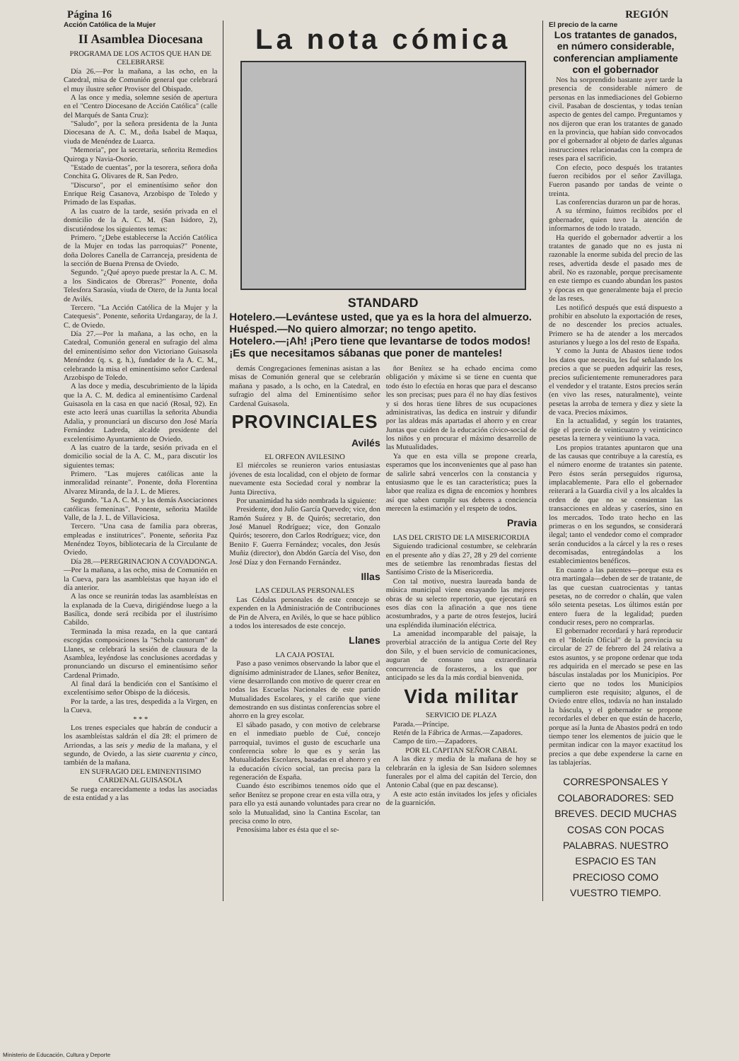Página 16 REGIÓN
Acción Católica de la Mujer
II Asamblea Diocesana
PROGRAMA DE LOS ACTOS QUE HAN DE CELEBRARSE
Día 26.—Por la mañana, a las ocho, en la Catedral, misa de Comunión general que celebrará el muy ilustre señor Provisor del Obispado.
A las once y media, solemne sesión de apertura en el "Centro Diocesano de Acción Católica" (calle del Marqués de Santa Cruz):
"Saludo", por la señora presidenta de la Junta Diocesana de A. C. M., doña Isabel de Maqua, viuda de Menéndez de Luarca.
"Memoria", por la secretaria, señorita Remedios Quiroga y Navia-Osorio.
"Estado de cuentas", por la tesorera, señora doña Conchita G. Olivares de R. San Pedro.
"Discurso", por el eminentísimo señor don Enrique Reig Casanova, Arzobispo de Toledo y Primado de las Españas.
A las cuatro de la tarde, sesión privada en el domicilio de la A. C. M. (San Isidoro, 2), discutiéndose los siguientes temas:
Primero. "¿Debe establecerse la Acción Católica de la Mujer en todas las parroquias?" Ponente, doña Dolores Canella de Carranceja, presidenta de la sección de Buena Prensa de Oviedo.
Segundo. "¿Qué apoyo puede prestar la A. C. M. a los Sindicatos de Obreras?" Ponente, doña Telesfora Sarasúa, viuda de Otero, de la Junta local de Avilés.
Tercero. "La Acción Católica de la Mujer y la Catequesis". Ponente, señorita Urdangaray, de la J. C. de Oviedo.
Día 27.—Por la mañana, a las ocho, en la Catedral, Comunión general en sufragio del alma del eminentísimo señor don Victoriano Guisasola Menéndez (q. s. g. h.), fundador de la A. C. M., celebrando la misa el eminentísimo señor Cardenal Arzobispo de Toledo.
A las doce y media, descubrimiento de la lápida que la A. C. M. dedica al eminentísimo Cardenal Guisasola en la casa en que nació (Rosal, 92). En este acto leerá unas cuartillas la señorita Abundia Adalia, y pronunciará un discurso don José María Fernández Ladreda, alcalde presidente del excelentísimo Ayuntamiento de Oviedo.
A las cuatro de la tarde, sesión privada en el domicilio social de la A. C. M., para discutir los siguientes temas:
Primero. "Las mujeres católicas ante la inmoralidad reinante". Ponente, doña Florentina Alvarez Miranda, de la J. L. de Mieres.
Segundo. "La A. C. M. y las demás Asociaciones católicas femeninas". Ponente, señorita Matilde Valle, de la J. L. de Villaviciosa.
Tercero. "Una casa de familia para obreras, empleadas e institutrices". Ponente, señorita Paz Menéndez Toyos, bibliotecaria de la Circulante de Oviedo.
Día 28.—PEREGRINACION A COVADONGA.—Por la mañana, a las ocho, misa de Comunión en la Cueva, para las asambleístas que hayan ido el día anterior.
A las once se reunirán todas las asambleístas en la explanada de la Cueva, dirigiéndose luego a la Basílica, donde será recibida por el ilustrísimo Cabildo.
Terminada la misa rezada, en la que cantará escogidas composiciones la "Schola cantorum" de Llanes, se celebrará la sesión de clausura de la Asamblea, leyéndose las conclusiones acordadas y pronunciando un discurso el eminentísimo señor Cardenal Primado.
Al final dará la bendición con el Santísimo el excelentísimo señor Obispo de la diócesis.
Por la tarde, a las tres, despedida a la Virgen, en la Cueva.
* * *
Los trenes especiales que habrán de conducir a los asambleístas saldrán el día 28: el primero de Arriondas, a las seis y media de la mañana, y el segundo, de Oviedo, a las siete cuarenta y cinco, también de la mañana.
EN SUFRAGIO DEL EMINENTISIMO CARDENAL GUISASOLA
Se ruega encarecidamente a todas las asociadas de esta entidad y a las
La nota cómica
STANDARD
Hotelero.—Levántese usted, que ya es la hora del almuerzo.
Huésped.—No quiero almorzar; no tengo apetito.
Hotelero.—¡Ah! ¡Pero tiene que levantarse de todos modos! ¡Es que necesitamos sábanas que poner de manteles!
demás Congregaciones femeninas asistan a las misas de Comunión general que se celebrarán mañana y pasado, a ls ocho, en la Catedral, en sufragio del alma del Eminentísimo señor Cardenal Guisasola.
PROVINCIALES
Avilés
EL ORFEON AVILESINO
El miércoles se reunieron varios entusiastas jóvenes de esta localidad, con el objeto de formar nuevamente esta Sociedad coral y nombrar la Junta Directiva.
Por unanimidad ha sido nombrada la siguiente:
Presidente, don Julio García Quevedo; vice, don Ramón Suárez y B. de Quirós; secretario, don José Manuel Rodríguez; vice, don Gonzalo Quirós; tesorero, don Carlos Rodríguez; vice, don Benito F. Guerra Fernández; vocales, don Jesús Muñiz (director), don Abdón García del Viso, don José Díaz y don Fernando Fernández.
Illas
LAS CEDULAS PERSONALES
Las Cédulas personales de este concejo se expenden en la Administración de Contribuciones de Pin de Alvera, en Avilés, lo que se hace público a todos los interesados de este concejo.
Llanes
LA CAJA POSTAL
Paso a paso venimos observando la labor que el dignísimo administrador de Llanes, señor Benítez, viene desarrollando con motivo de querer crear en todas las Escuelas Nacionales de este partido Mutualidades Escolares, y el cariño que viene demostrando en sus distintas conferencias sobre el ahorro en la grey escolar.
El sábado pasado, y con motivo de celebrarse en el inmediato pueblo de Cué, concejo parroquial, tuvimos el gusto de escucharle una conferencia sobre lo que es y serán las Mutualidades Escolares, basadas en el ahorro y en la educación cívico social, tan precisa para la regeneración de España.
Cuando ésto escribimos tenemos oído que el señor Benítez se propone crear en esta villa otra, y para ello ya está aunando voluntades para crear no solo la Mutualidad, sino la Cantina Escolar, tan precisa como lo otro.
Penosísima labor es ésta que el se-
ñor Benítez se ha echado encima como obligación y máxime si se tiene en cuenta que todo ésto lo efectúa en horas que para el descanso les son precisas; pues para él no hay días festivos y si dos horas tiene libres de sus ocupaciones administrativas, las dedica en instruir y difundir por las aldeas más apartadas el ahorro y en crear Juntas que cuiden de la educación cívico-social de los niños y en procurar el máximo desarrollo de las Mutualidades.
Ya que en esta villa se propone crearla, esperamos que los inconvenientes que al paso han de salirle sabrá vencerlos con la constancia y entusiasmo que le es tan característica; pues la labor que realiza es digna de encomios y hombres así que saben cumplir sus deberes a conciencia merecen la estimación y el respeto de todos.
Pravia
LAS DEL CRISTO DE LA MISERICORDIA
Siguiendo tradicional costumbre, se celebrarán en el presente año y días 27, 28 y 29 del corriente mes de setiembre las renombradas fiestas del Santísimo Cristo de la Misericordia.
Con tal motivo, nuestra laureada banda de música municipal viene ensayando las mejores obras de su selecto repertorio, que ejecutará en esos días con la afinación a que nos tiene acostumbrados, y a parte de otros festejos, lucirá una espléndida iluminación eléctrica.
La amenidad incomparable del paisaje, la proverbial atracción de la antigua Corte del Rey don Silo, y el buen servicio de comunicaciones, auguran de consuno una extraordinaria concurrencia de forasteros, a los que por anticipado se les da la más cordial bienvenida.
Vida militar
SERVICIO DE PLAZA
Parada.—Príncipe.
Retén de la Fábrica de Armas.—Zapadores.
Campo de tiro.—Zapadores.
POR EL CAPITAN SEÑOR CABAL
A las diez y media de la mañana de hoy se celebrarán en la iglesia de San Isidoro solemnes funerales por el alma del capitán del Tercio, don Antonio Cabal (que en paz descanse).
A este acto están invitados los jefes y oficiales de la guarnición.
El precio de la carne
Los tratantes de ganados, en número considerable, conferencian ampliamente con el gobernador
Nos ha sorprendido bastante ayer tarde la presencia de considerable número de personas en las inmediaciones del Gobierno civil. Pasaban de doscientas, y todas tenían aspecto de gentes del campo. Preguntamos y nos dijeron que eran los tratantes de ganado en la provincia, que habían sido convocados por el gobernador al objeto de darles algunas instrucciones relacionadas con la compra de reses para el sacrificio.
Con efecto, poco después los tratantes fueron recibidos por el señor Zavillaga. Fueron pasando por tandas de veinte o treinta.
Las conferencias duraron un par de horas.
A su término, fuimos recibidos por el gobernador, quien tuvo la atención de informarnos de todo lo tratado.
Ha querido el gobernador advertir a los tratantes de ganado que no es justa ni razonable la enorme subida del precio de las reses, advertida desde el pasado mes de abril. No es razonable, porque precisamente en este tiempo es cuando abundan los pastos y épocas en que generalmente baja el precio de las reses.
Les notificó después que está dispuesto a prohibir en absoluto la exportación de reses, de no descender los precios actuales. Primero se ha de atender a los mercados asturianos y luego a los del resto de España.
Y como la Junta de Abastos tiene todos los datos que necesita, les fué señalando los precios a que se pueden adquirir las reses, precios suficientemente remuneradores para el vendedor y el tratante. Estos precios serán (en vivo las reses, naturalmente), veinte pesetas la arroba de ternera y diez y siete la de vaca. Precios máximos.
En la actualidad, y según los tratantes, rige el precio de veinticuatro y veinticinco pesetas la ternera y veintiuno la vaca.
Los propios tratantes apuntaron que una de las causas que contribuye a la carestía, es el número enorme de tratantes sin patente. Pero éstos serán perseguidos rigurosa, implacablemente. Para ello el gobernador reiterará a la Guardia civil y a los alcaldes la orden de que no se consientan las transacciones en aldeas y caseríos, sino en los mercados. Todo trato hecho en las primeras o en los segundos, se considerará ilegal; tanto el vendedor como el comprador serán conducidos a la cárcel y la res o reses decomisadas, entregándolas a los establecimientos benéficos.
En cuanto a las patentes—porque esta es otra martingala—deben de ser de tratante, de las que cuestan cuatrocientas y tantas pesetas, no de corredor o chalán, que valen sólo setenta pesetas. Los últimos están por entero fuera de la legalidad; pueden conducir reses, pero no comprarlas.
El gobernador recordará y hará reproducir en el "Boletín Oficial" de la provincia su circular de 27 de febrero del 24 relativa a estos asuntos, y se propone ordenar que toda res adquirida en el mercado se pese en las básculas instaladas por los Municipios. Por cierto que no todos los Municipios cumplieron este requisito; algunos, el de Oviedo entre ellos, todavía no han instalado la báscula, y el gobernador se propone recordarles el deber en que están de hacerlo, porque así la Junta de Abastos podrá en todo tiempo tener los elementos de juicio que le permitan indicar con la mayor exactitud los precios a que debe expenderse la carne en las tablajerías.
CORRESPONSALES Y COLABORADORES: SED BREVES. DECID MUCHAS COSAS CON POCAS PALABRAS. NUESTRO ESPACIO ES TAN PRECIOSO COMO VUESTRO TIEMPO.
Ministerio de Educación, Cultura y Deporte